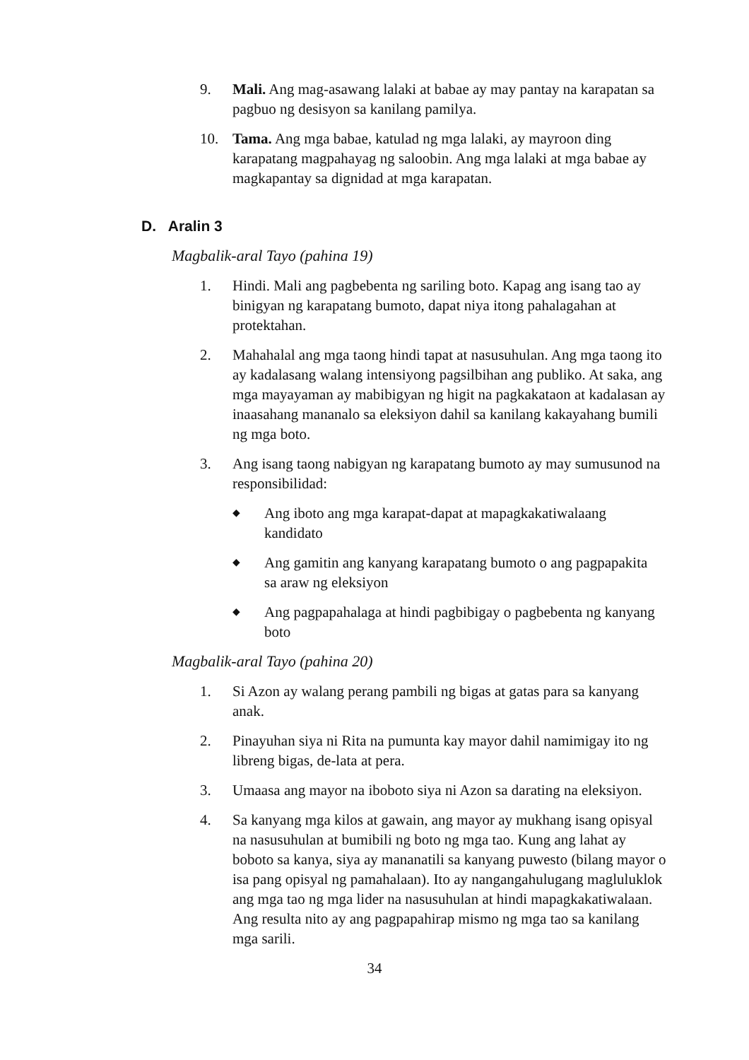9. Mali. Ang mag-asawang lalaki at babae ay may pantay na karapatan sa pagbuo ng desisyon sa kanilang pamilya.
10. Tama. Ang mga babae, katulad ng mga lalaki, ay mayroon ding karapatang magpahayag ng saloobin. Ang mga lalaki at mga babae ay magkapantay sa dignidad at mga karapatan.
D. Aralin 3
Magbalik-aral Tayo (pahina 19)
1. Hindi. Mali ang pagbebenta ng sariling boto. Kapag ang isang tao ay binigyan ng karapatang bumoto, dapat niya itong pahalagahan at protektahan.
2. Mahahalal ang mga taong hindi tapat at nasusuhulan. Ang mga taong ito ay kadalasang walang intensiyong pagsilbihan ang publiko. At saka, ang mga mayayaman ay mabibigyan ng higit na pagkakataon at kadalasan ay inaasahang mananalo sa eleksiyon dahil sa kanilang kakayahang bumili ng mga boto.
3. Ang isang taong nabigyan ng karapatang bumoto ay may sumusunod na responsibilidad:
◆ Ang iboto ang mga karapat-dapat at mapagkakatiwalaang kandidato
◆ Ang gamitin ang kanyang karapatang bumoto o ang pagpapakita sa araw ng eleksiyon
◆ Ang pagpapahalaga at hindi pagbibigay o pagbebenta ng kanyang boto
Magbalik-aral Tayo (pahina 20)
1. Si Azon ay walang perang pambili ng bigas at gatas para sa kanyang anak.
2. Pinayuhan siya ni Rita na pumunta kay mayor dahil namimigay ito ng libreng bigas, de-lata at pera.
3. Umaasa ang mayor na iboboto siya ni Azon sa darating na eleksiyon.
4. Sa kanyang mga kilos at gawain, ang mayor ay mukhang isang opisyal na nasusuhulan at bumibili ng boto ng mga tao. Kung ang lahat ay boboto sa kanya, siya ay mananatili sa kanyang puwesto (bilang mayor o isa pang opisyal ng pamahalaan). Ito ay nangangahulugang magluluklok ang mga tao ng mga lider na nasusuhulan at hindi mapagkakatiwalaan. Ang resulta nito ay ang pagpapahirap mismo ng mga tao sa kanilang mga sarili.
34